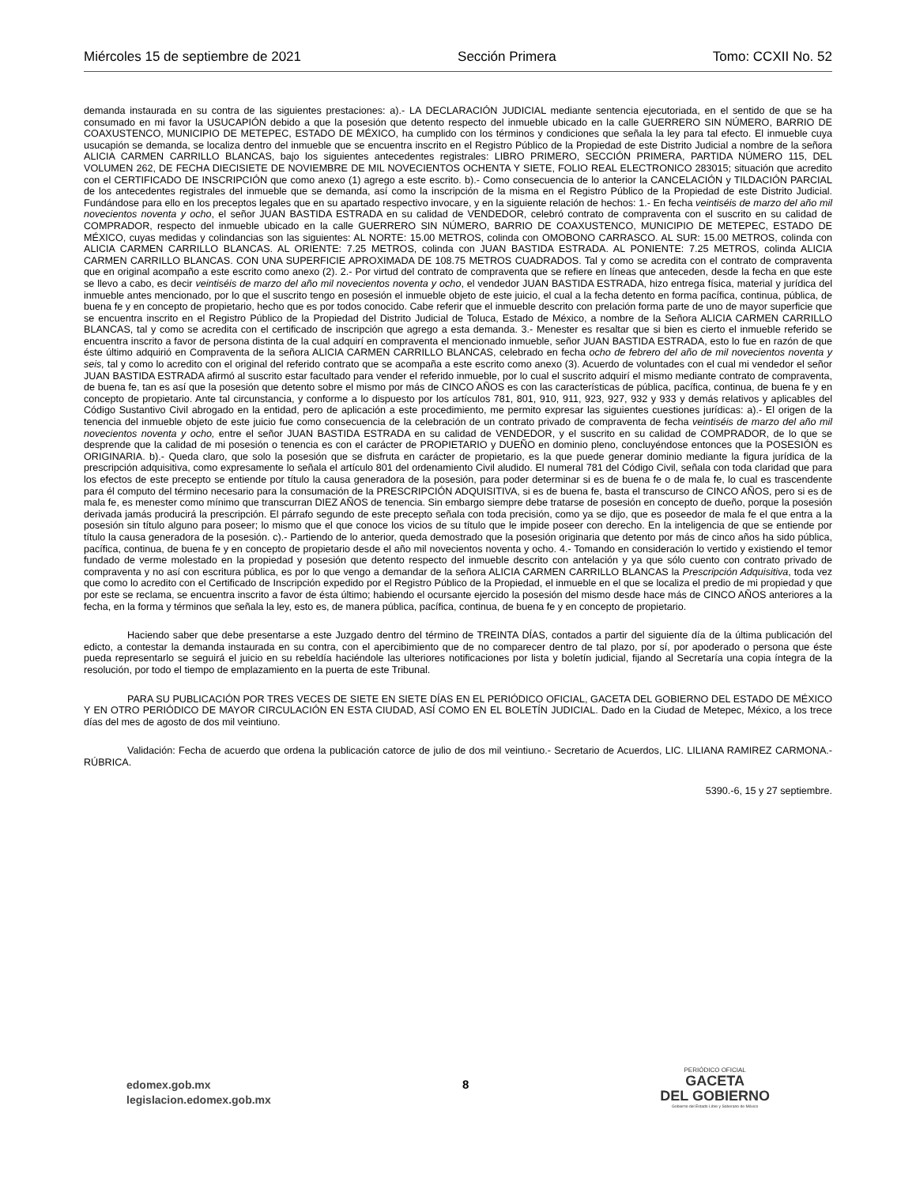Miércoles 15 de septiembre de 2021 Sección Primera Tomo: CCXII No. 52
demanda instaurada en su contra de las siguientes prestaciones: a).- LA DECLARACIÓN JUDICIAL mediante sentencia ejecutoriada, en el sentido de que se ha consumado en mi favor la USUCAPIÓN debido a que la posesión que detento respecto del inmueble ubicado en la calle GUERRERO SIN NÚMERO, BARRIO DE COAXUSTENCO, MUNICIPIO DE METEPEC, ESTADO DE MÉXICO, ha cumplido con los términos y condiciones que señala la ley para tal efecto. El inmueble cuya usucapión se demanda, se localiza dentro del inmueble que se encuentra inscrito en el Registro Público de la Propiedad de este Distrito Judicial a nombre de la señora ALICIA CARMEN CARRILLO BLANCAS, bajo los siguientes antecedentes registrales: LIBRO PRIMERO, SECCIÓN PRIMERA, PARTIDA NÚMERO 115, DEL VOLUMEN 262, DE FECHA DIECISIETE DE NOVIEMBRE DE MIL NOVECIENTOS OCHENTA Y SIETE, FOLIO REAL ELECTRONICO 283015; situación que acredito con el CERTIFICADO DE INSCRIPCIÓN que como anexo (1) agrego a este escrito. b).- Como consecuencia de lo anterior la CANCELACIÓN y TILDACIÓN PARCIAL de los antecedentes registrales del inmueble que se demanda, así como la inscripción de la misma en el Registro Público de la Propiedad de este Distrito Judicial. Fundándose para ello en los preceptos legales que en su apartado respectivo invocare, y en la siguiente relación de hechos: 1.- En fecha veintiséis de marzo del año mil novecientos noventa y ocho, el señor JUAN BASTIDA ESTRADA en su calidad de VENDEDOR, celebró contrato de compraventa con el suscrito en su calidad de COMPRADOR, respecto del inmueble ubicado en la calle GUERRERO SIN NÚMERO, BARRIO DE COAXUSTENCO, MUNICIPIO DE METEPEC, ESTADO DE MÉXICO, cuyas medidas y colindancias son las siguientes: AL NORTE: 15.00 METROS, colinda con OMOBONO CARRASCO. AL SUR: 15.00 METROS, colinda con ALICIA CARMEN CARRILLO BLANCAS. AL ORIENTE: 7.25 METROS, colinda con JUAN BASTIDA ESTRADA. AL PONIENTE: 7.25 METROS, colinda ALICIA CARMEN CARRILLO BLANCAS. CON UNA SUPERFICIE APROXIMADA DE 108.75 METROS CUADRADOS. Tal y como se acredita con el contrato de compraventa que en original acompaño a este escrito como anexo (2). 2.- Por virtud del contrato de compraventa que se refiere en líneas que anteceden, desde la fecha en que este se llevo a cabo, es decir veintiséis de marzo del año mil novecientos noventa y ocho, el vendedor JUAN BASTIDA ESTRADA, hizo entrega física, material y jurídica del inmueble antes mencionado, por lo que el suscrito tengo en posesión el inmueble objeto de este juicio, el cual a la fecha detento en forma pacífica, continua, pública, de buena fe y en concepto de propietario, hecho que es por todos conocido. Cabe referir que el inmueble descrito con prelación forma parte de uno de mayor superficie que se encuentra inscrito en el Registro Público de la Propiedad del Distrito Judicial de Toluca, Estado de México, a nombre de la Señora ALICIA CARMEN CARRILLO BLANCAS, tal y como se acredita con el certificado de inscripción que agrego a esta demanda. 3.- Menester es resaltar que si bien es cierto el inmueble referido se encuentra inscrito a favor de persona distinta de la cual adquirí en compraventa el mencionado inmueble, señor JUAN BASTIDA ESTRADA, esto lo fue en razón de que éste último adquirió en Compraventa de la señora ALICIA CARMEN CARRILLO BLANCAS, celebrado en fecha ocho de febrero del año de mil novecientos noventa y seis, tal y como lo acredito con el original del referido contrato que se acompaña a este escrito como anexo (3). Acuerdo de voluntades con el cual mi vendedor el señor JUAN BASTIDA ESTRADA afirmó al suscrito estar facultado para vender el referido inmueble, por lo cual el suscrito adquirí el mismo mediante contrato de compraventa, de buena fe, tan es así que la posesión que detento sobre el mismo por más de CINCO AÑOS es con las características de pública, pacífica, continua, de buena fe y en concepto de propietario. Ante tal circunstancia, y conforme a lo dispuesto por los artículos 781, 801, 910, 911, 923, 927, 932 y 933 y demás relativos y aplicables del Código Sustantivo Civil abrogado en la entidad, pero de aplicación a este procedimiento, me permito expresar las siguientes cuestiones jurídicas: a).- El origen de la tenencia del inmueble objeto de este juicio fue como consecuencia de la celebración de un contrato privado de compraventa de fecha veintiséis de marzo del año mil novecientos noventa y ocho, entre el señor JUAN BASTIDA ESTRADA en su calidad de VENDEDOR, y el suscrito en su calidad de COMPRADOR, de lo que se desprende que la calidad de mi posesión o tenencia es con el carácter de PROPIETARIO y DUEÑO en dominio pleno, concluyéndose entonces que la POSESIÓN es ORIGINARIA. b).- Queda claro, que solo la posesión que se disfruta en carácter de propietario, es la que puede generar dominio mediante la figura jurídica de la prescripción adquisitiva, como expresamente lo señala el artículo 801 del ordenamiento Civil aludido. El numeral 781 del Código Civil, señala con toda claridad que para los efectos de este precepto se entiende por título la causa generadora de la posesión, para poder determinar si es de buena fe o de mala fe, lo cual es trascendente para él computo del término necesario para la consumación de la PRESCRIPCIÓN ADQUISITIVA, si es de buena fe, basta el transcurso de CINCO AÑOS, pero si es de mala fe, es menester como mínimo que transcurran DIEZ AÑOS de tenencia. Sin embargo siempre debe tratarse de posesión en concepto de dueño, porque la posesión derivada jamás producirá la prescripción. El párrafo segundo de este precepto señala con toda precisión, como ya se dijo, que es poseedor de mala fe el que entra a la posesión sin título alguno para poseer; lo mismo que el que conoce los vicios de su título que le impide poseer con derecho. En la inteligencia de que se entiende por título la causa generadora de la posesión. c).- Partiendo de lo anterior, queda demostrado que la posesión originaria que detento por más de cinco años ha sido pública, pacífica, continua, de buena fe y en concepto de propietario desde el año mil novecientos noventa y ocho. 4.- Tomando en consideración lo vertido y existiendo el temor fundado de verme molestado en la propiedad y posesión que detento respecto del inmueble descrito con antelación y ya que sólo cuento con contrato privado de compraventa y no así con escritura pública, es por lo que vengo a demandar de la señora ALICIA CARMEN CARRILLO BLANCAS la Prescripción Adquisitiva, toda vez que como lo acredito con el Certificado de Inscripción expedido por el Registro Público de la Propiedad, el inmueble en el que se localiza el predio de mi propiedad y que por este se reclama, se encuentra inscrito a favor de ésta último; habiendo el ocursante ejercido la posesión del mismo desde hace más de CINCO AÑOS anteriores a la fecha, en la forma y términos que señala la ley, esto es, de manera pública, pacífica, continua, de buena fe y en concepto de propietario.
Haciendo saber que debe presentarse a este Juzgado dentro del término de TREINTA DÍAS, contados a partir del siguiente día de la última publicación del edicto, a contestar la demanda instaurada en su contra, con el apercibimiento que de no comparecer dentro de tal plazo, por sí, por apoderado o persona que éste pueda representarlo se seguirá el juicio en su rebeldía haciéndole las ulteriores notificaciones por lista y boletín judicial, fijando al Secretaría una copia íntegra de la resolución, por todo el tiempo de emplazamiento en la puerta de este Tribunal.
PARA SU PUBLICACIÓN POR TRES VECES DE SIETE EN SIETE DÍAS EN EL PERIÓDICO OFICIAL, GACETA DEL GOBIERNO DEL ESTADO DE MÉXICO Y EN OTRO PERIÓDICO DE MAYOR CIRCULACIÓN EN ESTA CIUDAD, ASÍ COMO EN EL BOLETÍN JUDICIAL. Dado en la Ciudad de Metepec, México, a los trece días del mes de agosto de dos mil veintiuno.
Validación: Fecha de acuerdo que ordena la publicación catorce de julio de dos mil veintiuno.- Secretario de Acuerdos, LIC. LILIANA RAMIREZ CARMONA.-RÚBRICA.
5390.-6, 15 y 27 septiembre.
edomex.gob.mx
legislacion.edomex.gob.mx
8
PERIÓDICO OFICIAL
GACETA
DEL GOBIERNO
Gobierno del Estado Libre y Soberano de México